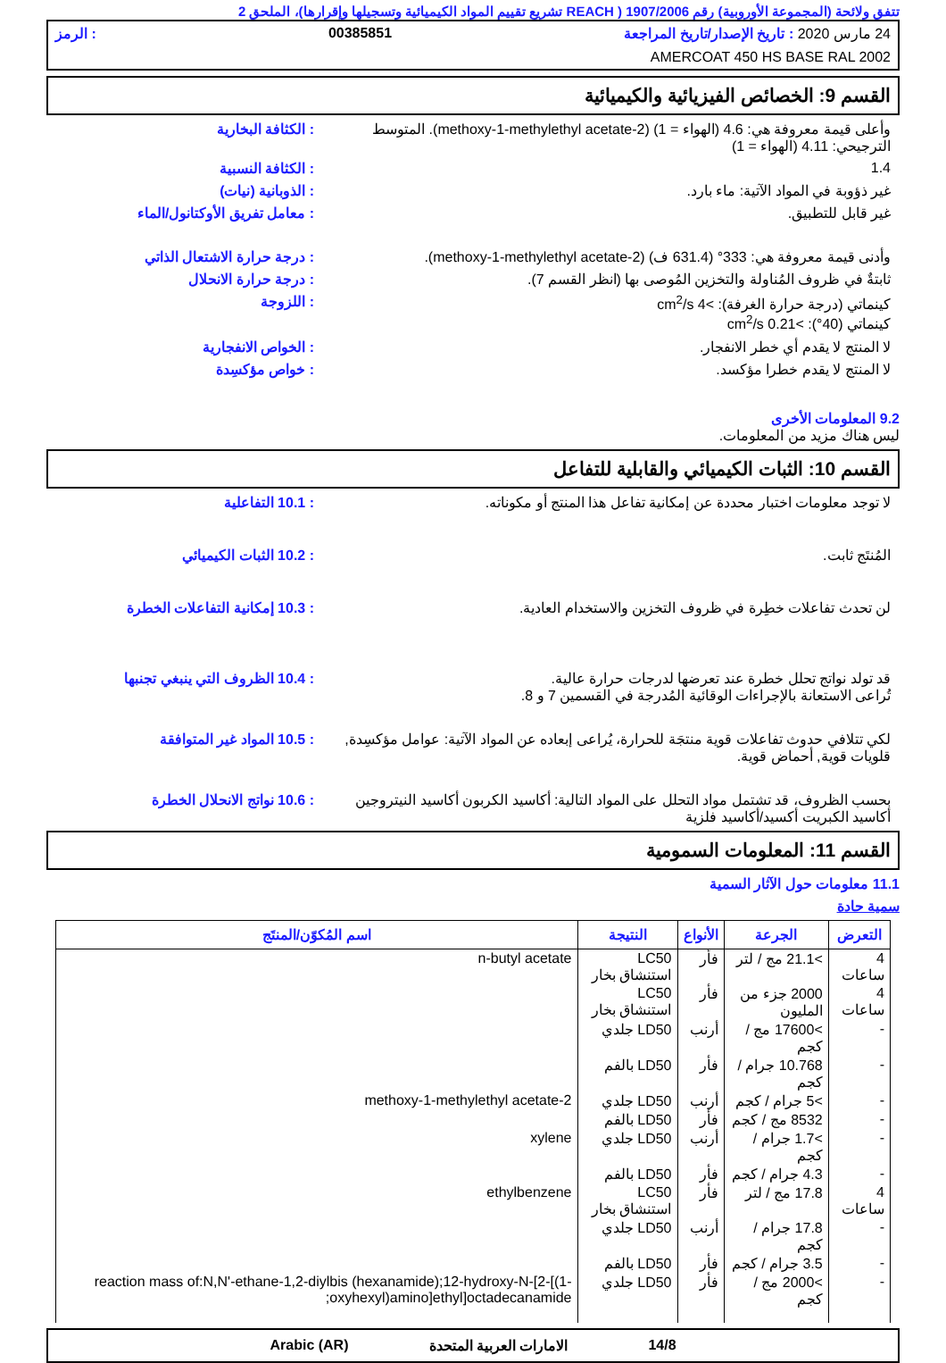تتفق ولائحة (المجموعة الأوروبية) رقم 1907/2006 ( REACH تشريع تقييم المواد الكيميائية وتسجيلها وإقرارها)، الملحق 2
24 مارس 2020 : تاريخ الإصدار/تاريخ المراجعة 00385851: الرمز
AMERCOAT 450 HS BASE RAL 2002
القسم 9: الخصائص الفيزيائية والكيميائية
وأعلى قيمة معروفة هي: 4.6 (الهواء = 1) (2-methoxy-1-methylethyl acetate). المتوسط الترجيحي: 4.11 (الهواء = 1)
: الكثافة البخارية
1.4 : الكثافة النسبية
غير ذؤوبة في المواد الآتية: ماء بارد.
: الذوبانية (نيات)
غير قابل للتطبيق. : معامل تفريق الأوكتانول/الماء
وأدنى قيمة معروفة هي: 333° (631.4 ف) (2-methoxy-1-methylethyl acetate).
: درجة حرارة الاشتعال الذاتي
ثابتةٌ في ظروف المُناولة والتخزين المُوصى بها (انظر القسم 7).
: درجة حرارة الانحلال
كينماتي (درجة حرارة الغرفة): >4 cm<sup>2</sup>/s
كينماتي (40°): >0.21 cm<sup>2</sup>/s
: اللزوجة
لا المنتج لا يقدم أي خطر الانفجار.
: الخواص الانفجارية
لا المنتج لا يقدم خطرا مؤكسد. : خواص مؤكسِدة
9.2 المعلومات الأخرى
ليس هناك مزيد من المعلومات.
القسم 10: الثبات الكيميائي والقابلية للتفاعل
لا توجد معلومات اختبار محددة عن إمكانية تفاعل هذا المنتج أو مكوناته.
: 10.1 التفاعلية
المُنتَج ثابت. : 10.2 الثبات الكيميائي
لن تحدث تفاعلات خطِرة في ظروف التخزين والاستخدام العادية.
: 10.3 إمكانية التفاعلات الخطرة
قد تولد نواتج تحلل خطرة عند تعرضها لدرجات حرارة عالية.
تُراعى الاستعانة بالإجراءات الوقائية المُدرجة في القسمين 7 و 8.
: 10.4 الظروف التي ينبغي تجنبها
لكي تتلافي حدوث تفاعلات قوية منتجَة للحرارة، يُراعى إبعاده عن المواد الآتية: عوامل مؤكسِدة, قلويات قوية, أحماض قوية.
: 10.5 المواد غير المتوافقة
بحسب الظروف، قد تشتمل مواد التحلل على المواد التالية: أكاسيد الكربون أكاسيد النيتروجين أكاسيد الكبريت أكسيد/أكاسيد فلزية
: 10.6 نواتج الانحلال الخطرة
القسم 11: المعلومات السمومية
11.1 معلومات حول الآثار السمية
سمية حادة
| التعرض | الجرعة | الأنواع | النتيجة | اسم المُكوّن/المنتَج |
| --- | --- | --- | --- | --- |
| 4 ساعات | >21.1 مج / لتر | فأر | LC50 استنشاق بخار | n-butyl acetate |
| 4 ساعات | 2000 جزء من المليون | فأر | LC50 استنشاق بخار | |
| - | >17600 مج / كجم | أرنب | LD50 جلدي | |
| - | 10.768 جرام / كجم | فأر | LD50 بالفم | |
| - | >5 جرام / كجم | أرنب | LD50 جلدي | 2-methoxy-1-methylethyl acetate |
| - | 8532 مج / كجم | فأر | LD50 بالفم | |
| - | >1.7 جرام / كجم | أرنب | LD50 جلدي | xylene |
| - | 4.3 جرام / كجم | فأر | LD50 بالفم | |
| 4 ساعات | 17.8 مج / لتر | فأر | LC50 استنشاق بخار | ethylbenzene |
| - | 17.8 جرام / كجم | أرنب | LD50 جلدي | |
| - | 3.5 جرام / كجم | فأر | LD50 بالفم | |
| - | >2000 مج / كجم | فأر | LD50 جلدي | reaction mass of:N,N'-ethane-1,2-diylbis (hexanamide);12-hydroxy-N-[2-[(1-oxyhexyl)amino]ethyl]octadecanamide; |
14/8 الامارات العربية المتحدة Arabic (AR)